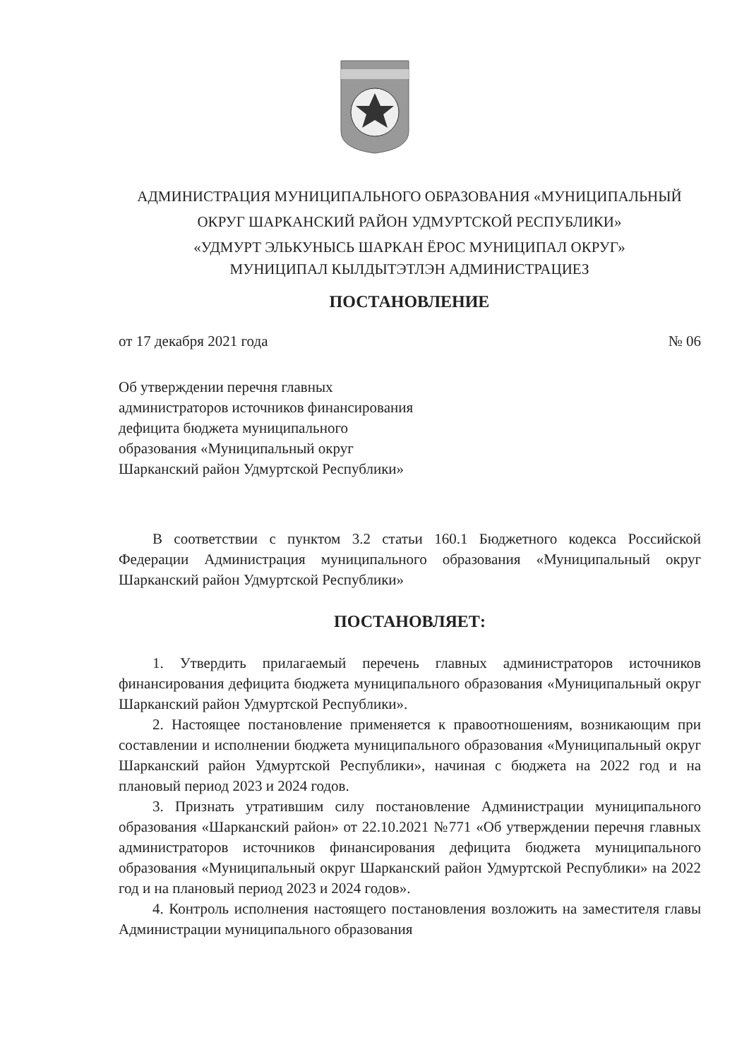АДМИНИСТРАЦИЯ МУНИЦИПАЛЬНОГО ОБРАЗОВАНИЯ «МУНИЦИПАЛЬНЫЙ
ОКРУГ ШАРКАНСКИЙ РАЙОН УДМУРТСКОЙ РЕСПУБЛИКИ»
«УДМУРТ ЭЛЬКУНЫСЬ ШАРКАН ЁРОС МУНИЦИПАЛ ОКРУГ»
МУНИЦИПАЛ КЫЛДЫТЭТЛЭН АДМИНИСТРАЦИЕЗ
ПОСТАНОВЛЕНИЕ
от 17 декабря 2021 года № 06
Об утверждении перечня главных администраторов источников финансирования дефицита бюджета муниципального образования «Муниципальный округ Шарканский район Удмуртской Республики»
В соответствии с пунктом 3.2 статьи 160.1 Бюджетного кодекса Российской Федерации Администрация муниципального образования «Муниципальный округ Шарканский район Удмуртской Республики»
ПОСТАНОВЛЯЕТ:
1. Утвердить прилагаемый перечень главных администраторов источников финансирования дефицита бюджета муниципального образования «Муниципальный округ Шарканский район Удмуртской Республики».
2. Настоящее постановление применяется к правоотношениям, возникающим при составлении и исполнении бюджета муниципального образования «Муниципальный округ Шарканский район Удмуртской Республики», начиная с бюджета на 2022 год и на плановый период 2023 и 2024 годов.
3. Признать утратившим силу постановление Администрации муниципального образования «Шарканский район» от 22.10.2021 №771 «Об утверждении перечня главных администраторов источников финансирования дефицита бюджета муниципального образования «Муниципальный округ Шарканский район Удмуртской Республики» на 2022 год и на плановый период 2023 и 2024 годов».
4. Контроль исполнения настоящего постановления возложить на заместителя главы Администрации муниципального образования